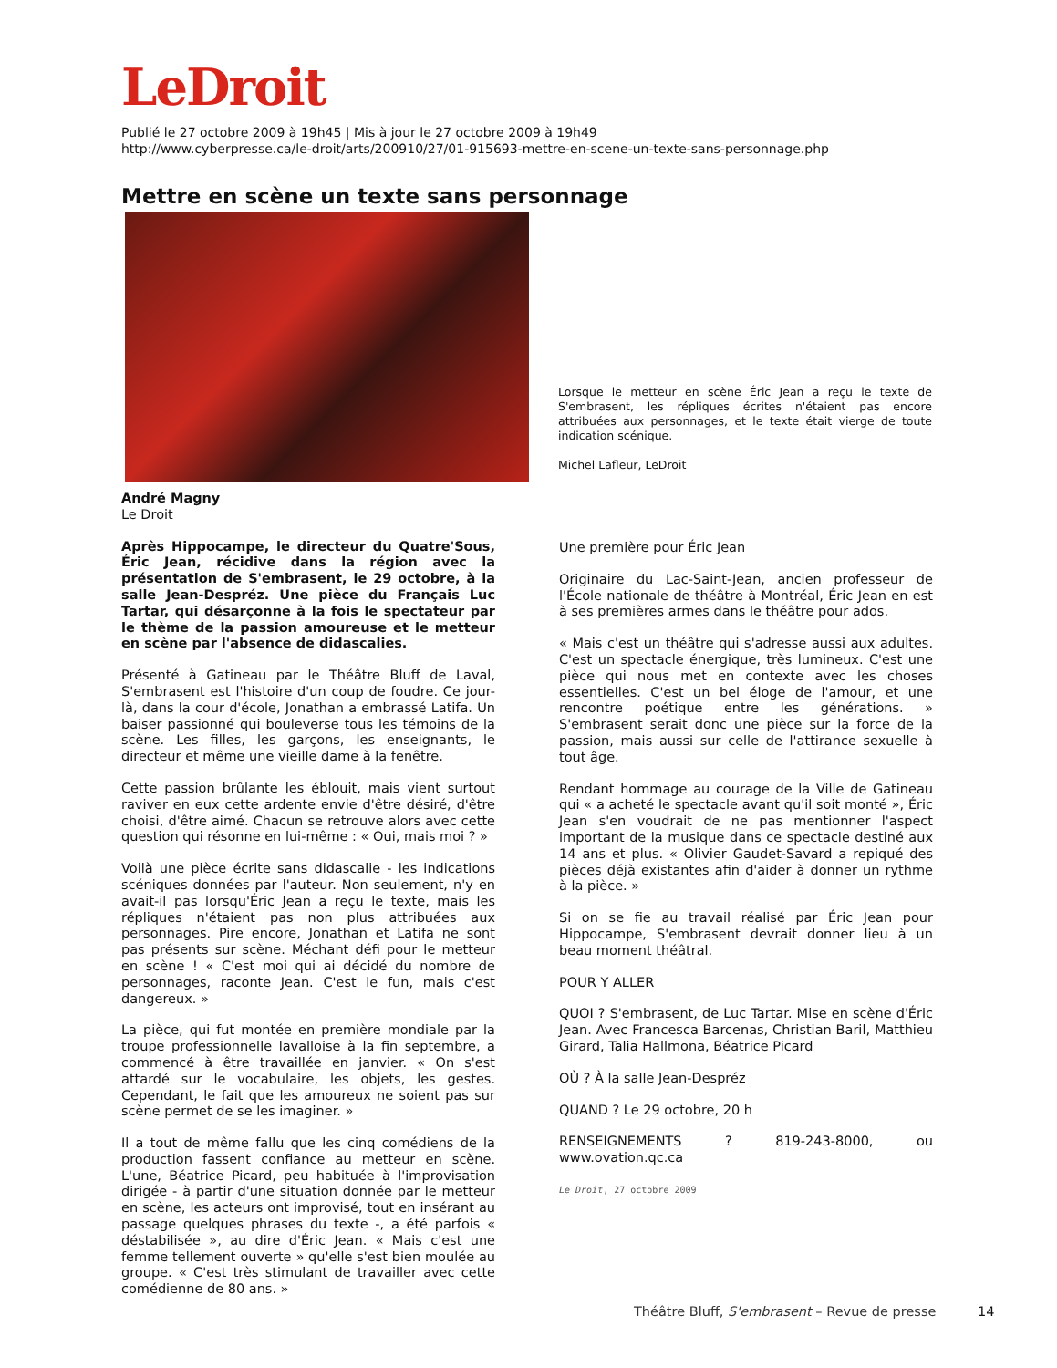LeDroit
Publié le 27 octobre 2009 à 19h45 | Mis à jour le 27 octobre 2009 à 19h49
http://www.cyberpresse.ca/le-droit/arts/200910/27/01-915693-mettre-en-scene-un-texte-sans-personnage.php
Mettre en scène un texte sans personnage
Lorsque le metteur en scène Éric Jean a reçu le texte de S'embrasent, les répliques écrites n'étaient pas encore attribuées aux personnages, et le texte était vierge de toute indication scénique.
Michel Lafleur, LeDroit
André Magny
Le Droit
Après Hippocampe, le directeur du Quatre'Sous, Éric Jean, récidive dans la région avec la présentation de S'embrasent, le 29 octobre, à la salle Jean-Despréz. Une pièce du Français Luc Tartar, qui désarçonne à la fois le spectateur par le thème de la passion amoureuse et le metteur en scène par l'absence de didascalies.
Présenté à Gatineau par le Théâtre Bluff de Laval, S'embrasent est l'histoire d'un coup de foudre. Ce jour-là, dans la cour d'école, Jonathan a embrassé Latifa. Un baiser passionné qui bouleverse tous les témoins de la scène. Les filles, les garçons, les enseignants, le directeur et même une vieille dame à la fenêtre.
Cette passion brûlante les éblouit, mais vient surtout raviver en eux cette ardente envie d'être désiré, d'être choisi, d'être aimé. Chacun se retrouve alors avec cette question qui résonne en lui-même : « Oui, mais moi ? »
Voilà une pièce écrite sans didascalie - les indications scéniques données par l'auteur. Non seulement, n'y en avait-il pas lorsqu'Éric Jean a reçu le texte, mais les répliques n'étaient pas non plus attribuées aux personnages. Pire encore, Jonathan et Latifa ne sont pas présents sur scène. Méchant défi pour le metteur en scène ! « C'est moi qui ai décidé du nombre de personnages, raconte Jean. C'est le fun, mais c'est dangereux. »
La pièce, qui fut montée en première mondiale par la troupe professionnelle lavalloise à la fin septembre, a commencé à être travaillée en janvier. « On s'est attardé sur le vocabulaire, les objets, les gestes. Cependant, le fait que les amoureux ne soient pas sur scène permet de se les imaginer. »
Il a tout de même fallu que les cinq comédiens de la production fassent confiance au metteur en scène. L'une, Béatrice Picard, peu habituée à l'improvisation dirigée - à partir d'une situation donnée par le metteur en scène, les acteurs ont improvisé, tout en insérant au passage quelques phrases du texte -, a été parfois « déstabilisée », au dire d'Éric Jean. « Mais c'est une femme tellement ouverte » qu'elle s'est bien moulée au groupe. « C'est très stimulant de travailler avec cette comédienne de 80 ans. »
Une première pour Éric Jean
Originaire du Lac-Saint-Jean, ancien professeur de l'École nationale de théâtre à Montréal, Éric Jean en est à ses premières armes dans le théâtre pour ados.
« Mais c'est un théâtre qui s'adresse aussi aux adultes. C'est un spectacle énergique, très lumineux. C'est une pièce qui nous met en contexte avec les choses essentielles. C'est un bel éloge de l'amour, et une rencontre poétique entre les générations. » S'embrasent serait donc une pièce sur la force de la passion, mais aussi sur celle de l'attirance sexuelle à tout âge.
Rendant hommage au courage de la Ville de Gatineau qui « a acheté le spectacle avant qu'il soit monté », Éric Jean s'en voudrait de ne pas mentionner l'aspect important de la musique dans ce spectacle destiné aux 14 ans et plus. « Olivier Gaudet-Savard a repiqué des pièces déjà existantes afin d'aider à donner un rythme à la pièce. »
Si on se fie au travail réalisé par Éric Jean pour Hippocampe, S'embrasent devrait donner lieu à un beau moment théâtral.
POUR Y ALLER
QUOI ? S'embrasent, de Luc Tartar. Mise en scène d'Éric Jean. Avec Francesca Barcenas, Christian Baril, Matthieu Girard, Talia Hallmona, Béatrice Picard
OÙ ? À la salle Jean-Despréz
QUAND ? Le 29 octobre, 20 h
RENSEIGNEMENTS ? 819-243-8000, ou www.ovation.qc.ca
Le Droit, 27 octobre 2009
Théâtre Bluff, S'embrasent – Revue de presse
14